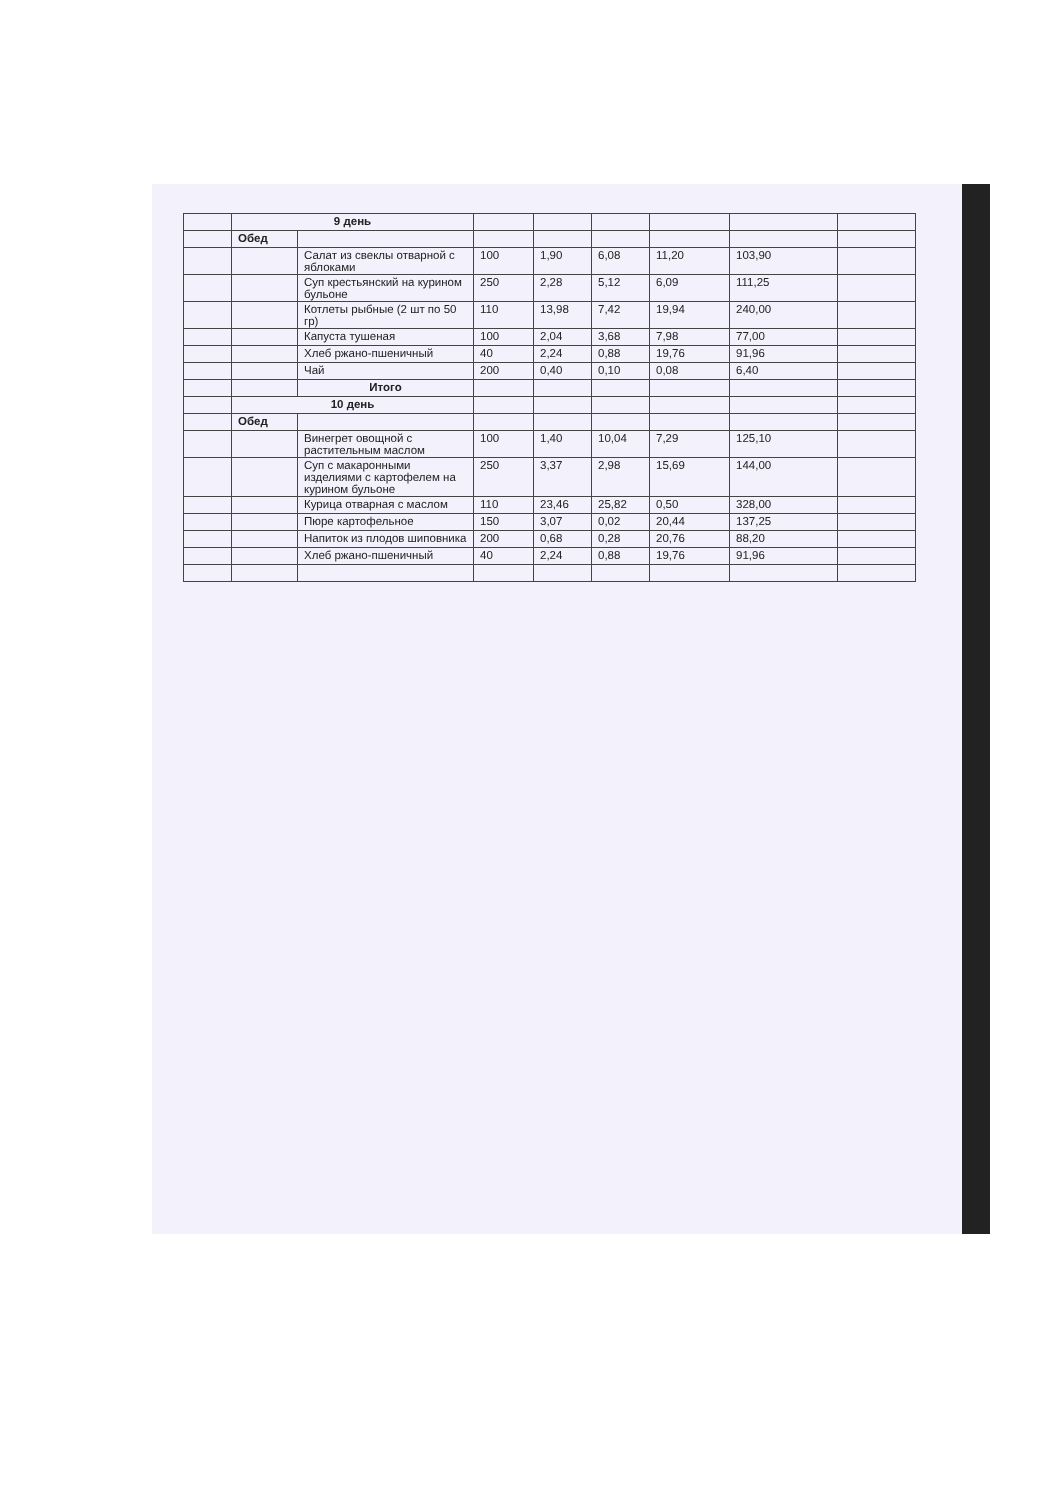| | 9 день | | | | | | | |
| | Обед | | | | | | | |
| | | Салат из свеклы отварной с яблоками | 100 | 1,90 | 6,08 | 11,20 | 103,90 | |
| | | Суп крестьянский на курином бульоне | 250 | 2,28 | 5,12 | 6,09 | 111,25 | |
| | | Котлеты рыбные (2 шт по 50 гр) | 110 | 13,98 | 7,42 | 19,94 | 240,00 | |
| | | Капуста тушеная | 100 | 2,04 | 3,68 | 7,98 | 77,00 | |
| | | Хлеб ржано-пшеничный | 40 | 2,24 | 0,88 | 19,76 | 91,96 | |
| | | Чай | 200 | 0,40 | 0,10 | 0,08 | 6,40 | |
| | | Итого | | | | | | |
| | 10 день | | | | | | | |
| | Обед | | | | | | | |
| | | Винегрет овощной с растительным маслом | 100 | 1,40 | 10,04 | 7,29 | 125,10 | |
| | | Суп с макаронными изделиями с картофелем на курином бульоне | 250 | 3,37 | 2,98 | 15,69 | 144,00 | |
| | | Курица отварная с маслом | 110 | 23,46 | 25,82 | 0,50 | 328,00 | |
| | | Пюре картофельное | 150 | 3,07 | 0,02 | 20,44 | 137,25 | |
| | | Напиток из плодов шиповника | 200 | 0,68 | 0,28 | 20,76 | 88,20 | |
| | | Хлеб ржано-пшеничный | 40 | 2,24 | 0,88 | 19,76 | 91,96 | |